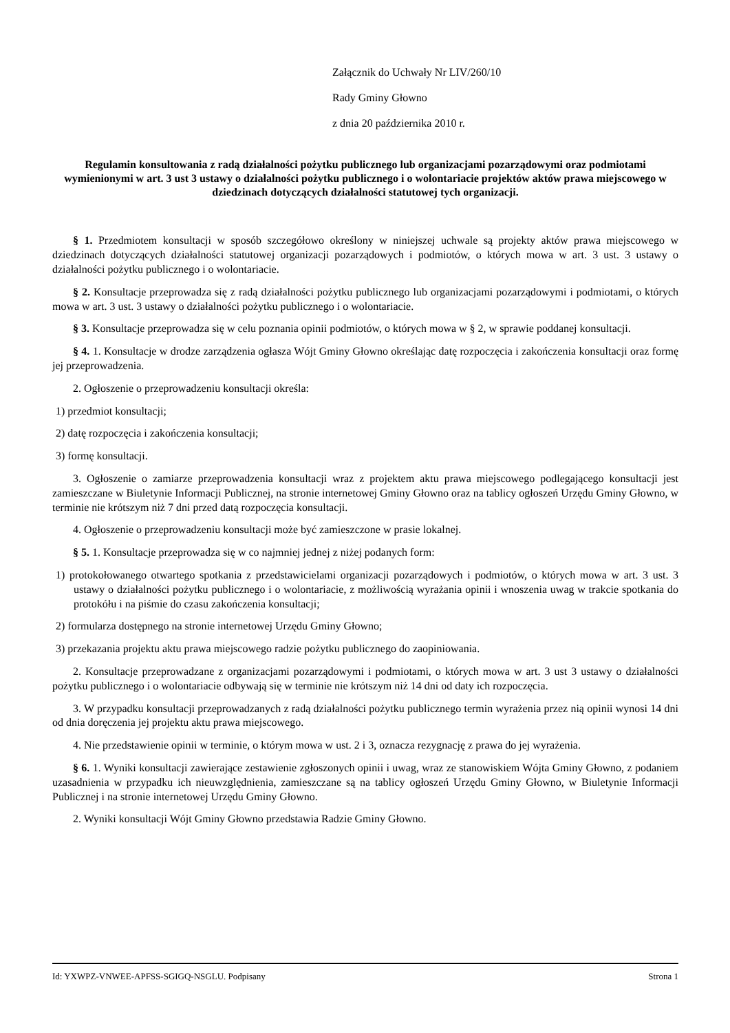Załącznik do Uchwały Nr LIV/260/10
Rady Gminy Głowno
z dnia 20 października 2010 r.
Regulamin konsultowania z radą działalności pożytku publicznego lub organizacjami pozarządowymi oraz podmiotami wymienionymi w art. 3 ust 3 ustawy o działalności pożytku publicznego i o wolontariacie projektów aktów prawa miejscowego w dziedzinach dotyczących działalności statutowej tych organizacji.
§ 1. Przedmiotem konsultacji w sposób szczegółowo określony w niniejszej uchwale są projekty aktów prawa miejscowego w dziedzinach dotyczących działalności statutowej organizacji pozarządowych i podmiotów, o których mowa w art. 3 ust. 3 ustawy o działalności pożytku publicznego i o wolontariacie.
§ 2. Konsultacje przeprowadza się z radą działalności pożytku publicznego lub organizacjami pozarządowymi i podmiotami, o których mowa w art. 3 ust. 3 ustawy o działalności pożytku publicznego i o wolontariacie.
§ 3. Konsultacje przeprowadza się w celu poznania opinii podmiotów, o których mowa w § 2, w sprawie poddanej konsultacji.
§ 4. 1. Konsultacje w drodze zarządzenia ogłasza Wójt Gminy Głowno określając datę rozpoczęcia i zakończenia konsultacji oraz formę jej przeprowadzenia.
2. Ogłoszenie o przeprowadzeniu konsultacji określa:
1) przedmiot konsultacji;
2) datę rozpoczęcia i zakończenia konsultacji;
3) formę konsultacji.
3. Ogłoszenie o zamiarze przeprowadzenia konsultacji wraz z projektem aktu prawa miejscowego podlegającego konsultacji jest zamieszczane w Biuletynie Informacji Publicznej, na stronie internetowej Gminy Głowno oraz na tablicy ogłoszeń Urzędu Gminy Głowno, w terminie nie krótszym niż 7 dni przed datą rozpoczęcia konsultacji.
4. Ogłoszenie o przeprowadzeniu konsultacji może być zamieszczone w prasie lokalnej.
§ 5. 1. Konsultacje przeprowadza się w co najmniej jednej z niżej podanych form:
1) protokołowanego otwartego spotkania z przedstawicielami organizacji pozarządowych i podmiotów, o których mowa w art. 3 ust. 3 ustawy o działalności pożytku publicznego i o wolontariacie, z możliwością wyrażania opinii i wnoszenia uwag w trakcie spotkania do protokółu i na piśmie do czasu zakończenia konsultacji;
2) formularza dostępnego na stronie internetowej Urzędu Gminy Głowno;
3) przekazania projektu aktu prawa miejscowego radzie pożytku publicznego do zaopiniowania.
2. Konsultacje przeprowadzane z organizacjami pozarządowymi i podmiotami, o których mowa w art. 3 ust 3 ustawy o działalności pożytku publicznego i o wolontariacie odbywają się w terminie nie krótszym niż 14 dni od daty ich rozpoczęcia.
3. W przypadku konsultacji przeprowadzanych z radą działalności pożytku publicznego termin wyrażenia przez nią opinii wynosi 14 dni od dnia doręczenia jej projektu aktu prawa miejscowego.
4. Nie przedstawienie opinii w terminie, o którym mowa w ust. 2 i 3, oznacza rezygnację z prawa do jej wyrażenia.
§ 6. 1. Wyniki konsultacji zawierające zestawienie zgłoszonych opinii i uwag, wraz ze stanowiskiem Wójta Gminy Głowno, z podaniem uzasadnienia w przypadku ich nieuwzględnienia, zamieszczane są na tablicy ogłoszeń Urzędu Gminy Głowno, w Biuletynie Informacji Publicznej i na stronie internetowej Urzędu Gminy Głowno.
2. Wyniki konsultacji Wójt Gminy Głowno przedstawia Radzie Gminy Głowno.
Id: YXWPZ-VNWEE-APFSS-SGIGQ-NSGLU. Podpisany Strona 1